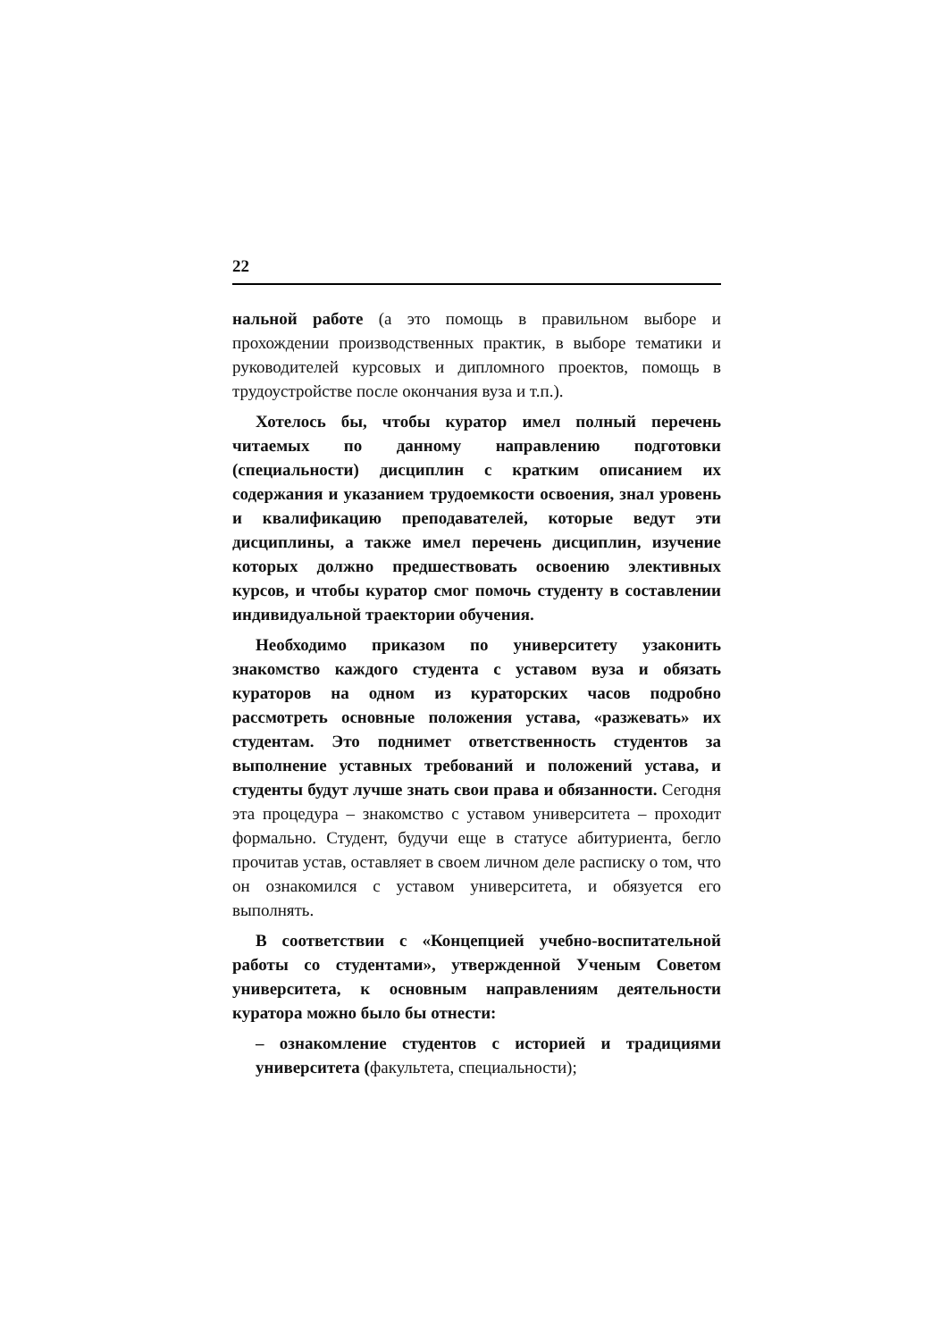22
нальной работе (а это помощь в правильном выборе и прохождении производственных практик, в выборе тематики и руководителей курсовых и дипломного проектов, помощь в трудоустройстве после окончания вуза и т.п.).
Хотелось бы, чтобы куратор имел полный перечень читаемых по данному направлению подготовки (специальности) дисциплин с кратким описанием их содержания и указанием трудоемкости освоения, знал уровень и квалификацию преподавателей, которые ведут эти дисциплины, а также имел перечень дисциплин, изучение которых должно предшествовать освоению элективных курсов, и чтобы куратор смог помочь студенту в составлении индивидуальной траектории обучения.
Необходимо приказом по университету узаконить знакомство каждого студента с уставом вуза и обязать кураторов на одном из кураторских часов подробно рассмотреть основные положения устава, «разжевать» их студентам. Это поднимет ответственность студентов за выполнение уставных требований и положений устава, и студенты будут лучше знать свои права и обязанности. Сегодня эта процедура – знакомство с уставом университета – проходит формально. Студент, будучи еще в статусе абитуриента, бегло прочитав устав, оставляет в своем личном деле расписку о том, что он ознакомился с уставом университета, и обязуется его выполнять.
В соответствии с «Концепцией учебно-воспитательной работы со студентами», утвержденной Ученым Советом университета, к основным направлениям деятельности куратора можно было бы отнести:
– ознакомление студентов с историей и традициями университета (факультета, специальности);